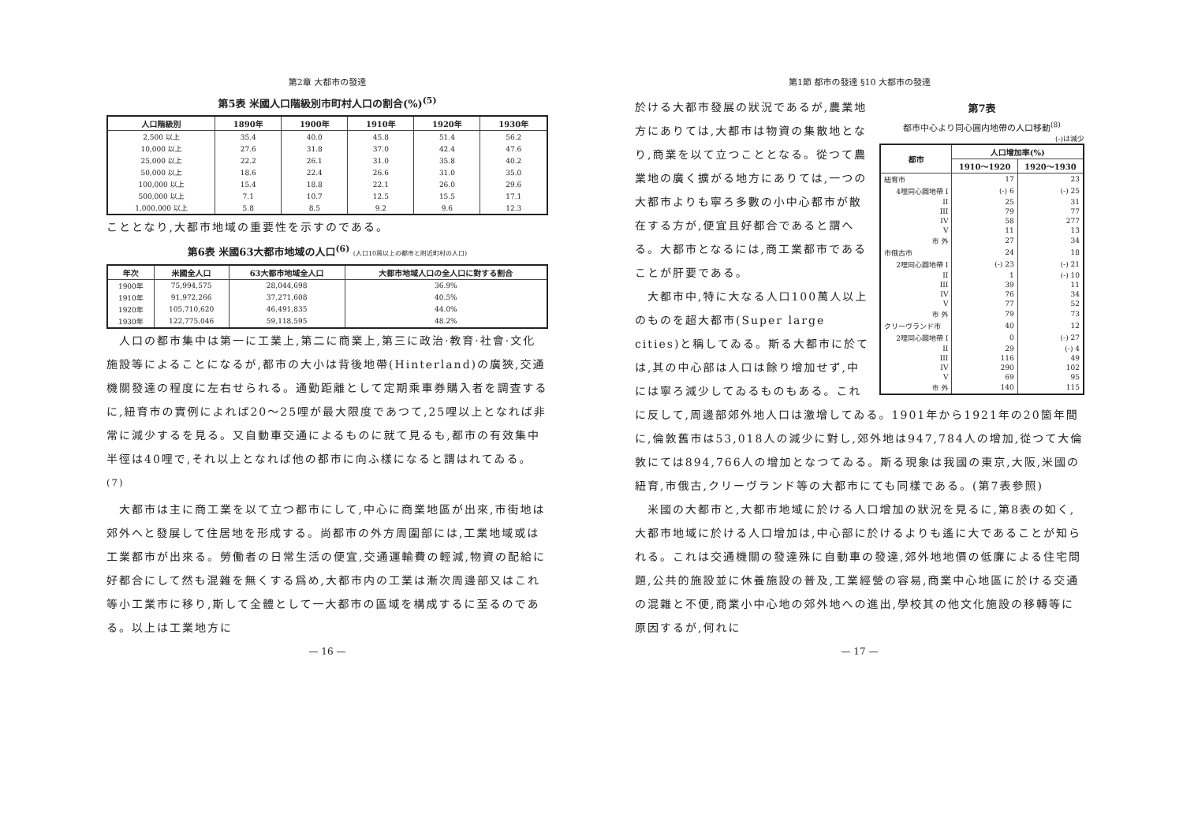第2章 大都市の發達
第5表 米國人口階級別市町村人口の割合(%)<sup>(5)</sup>
| 人口階級別 | 1890年 | 1900年 | 1910年 | 1920年 | 1930年 |
| --- | --- | --- | --- | --- | --- |
| 2,500 以上 | 35.4 | 40.0 | 45.8 | 51.4 | 56.2 |
| 10,000 以上 | 27.6 | 31.8 | 37.0 | 42.4 | 47.6 |
| 25,000 以上 | 22.2 | 26.1 | 31.0 | 35.8 | 40.2 |
| 50,000 以上 | 18.6 | 22.4 | 26.6 | 31.0 | 35.0 |
| 100,000 以上 | 15.4 | 18.8 | 22.1 | 26.0 | 29.6 |
| 500,000 以上 | 7.1 | 10.7 | 12.5 | 15.5 | 17.1 |
| 1,000,000 以上 | 5.8 | 8.5 | 9.2 | 9.6 | 12.3 |
こととなり,大都市地域の重要性を示すのである。
第6表 米國63大都市地域の人口<sup>(6)</sup> (人口10萬以上の都市と附近町村の人口)
| 年次 | 米國全人口 | 63大都市地域全人口 | 大都市地域人口の全人口に對する割合 |
| --- | --- | --- | --- |
| 1900年 | 75,994,575 | 28,044,698 | 36.9% |
| 1910年 | 91,972,266 | 37,271,608 | 40.5% |
| 1920年 | 105,710,620 | 46,491,835 | 44.0% |
| 1930年 | 122,775,046 | 59,118,595 | 48.2% |
　人口の都市集中は第一に工業上,第二に商業上,第三に政治·教育·社會·文化施設等によることになるが,都市の大小は背後地帶(Hinterland)の廣狹,交通機關發達の程度に左右せられる。通勤距離として定期乘車券購入者を調査するに,紐育市の實例によれば20〜25哩が最大限度であつて,25哩以上となれば非常に減少するを見る。又自動車交通によるものに就て見るも,都市の有效集中半徑は40哩で,それ以上となれば他の都市に向ふ樣になると謂はれてゐる。<sup>(7)</sup>
　大都市は主に商工業を以て立つ都市にして,中心に商業地區が出來,市街地は郊外へと發展して住居地を形成する。尚都市の外方周圍部には,工業地域或は工業都市が出來る。勞働者の日常生活の便宜,交通運輸費の輕減,物資の配給に好都合にして然も混雜を無くする爲め,大都市内の工業は漸次周邊部又はこれ等小工業市に移り,斯して全體として一大都市の區域を構成するに至るのである。以上は工業地方に
— 16 —
第1節 都市の發達 §10 大都市の發達
第7表
都市中心より同心圓内地帶の人口移動<sup>(8)</sup>
(-)は減少
| 都市 | 人口增加率(%) | |
| --- | --- | --- |
| | 1910〜1920 | 1920〜1930 |
| 紐育市 | 17 | 23 |
| 4哩同心圓地帶 I | (-) 6 | (-) 25 |
| II | 25 | 31 |
| III | 79 | 77 |
| IV | 58 | 277 |
| V | 11 | 13 |
| 市 外 | 27 | 34 |
| 市俄古市 | 24 | 18 |
| 2哩同心圓地帶 I | (-) 23 | (-) 21 |
| II | 1 | (-) 10 |
| III | 39 | 11 |
| IV | 76 | 34 |
| V | 77 | 52 |
| 市 外 | 79 | 73 |
| クリーヴランド市 | 40 | 12 |
| 2哩同心圓地帶 I | 0 | (-) 27 |
| II | 29 | (-) 4 |
| III | 116 | 49 |
| IV | 290 | 102 |
| V | 69 | 95 |
| 市 外 | 140 | 115 |
於ける大都市發展の狀況であるが,農業地方にありては,大都市は物資の集散地となり,商業を以て立つこととなる。從つて農業地の廣く擴がる地方にありては,一つの大都市よりも寧ろ多數の小中心都市が散在する方が,便宜且好都合であると謂へる。大都市となるには,商工業都市であることが肝要である。
　大都市中,特に大なる人口100萬人以上のものを超大都市(Super large cities)と稱してゐる。斯る大都市に於ては,其の中心部は人口は餘り增加せず,中には寧ろ減少してゐるものもある。これに反して,周邊部郊外地人口は激增してゐる。1901年から1921年の20箇年間に,倫敦舊市は53,018人の減少に對し,郊外地は947,784人の增加,從つて大倫敦にては894,766人の增加となつてゐる。斯る現象は我國の東京,大阪,米國の紐育,市俄古,クリーヴランド等の大都市にても同樣である。(第7表參照)
　米國の大都市と,大都市地域に於ける人口增加の狀況を見るに,第8表の如く,大都市地域に於ける人口增加は,中心部に於けるよりも遙に大であることが知られる。これは交通機關の發達殊に自動車の發達,郊外地地價の低廉による住宅問題,公共的施設並に休養施設の普及,工業經營の容易,商業中心地區に於ける交通の混雜と不便,商業小中心地の郊外地への進出,學校其の他文化施設の移轉等に原因するが,何れに
— 17 —